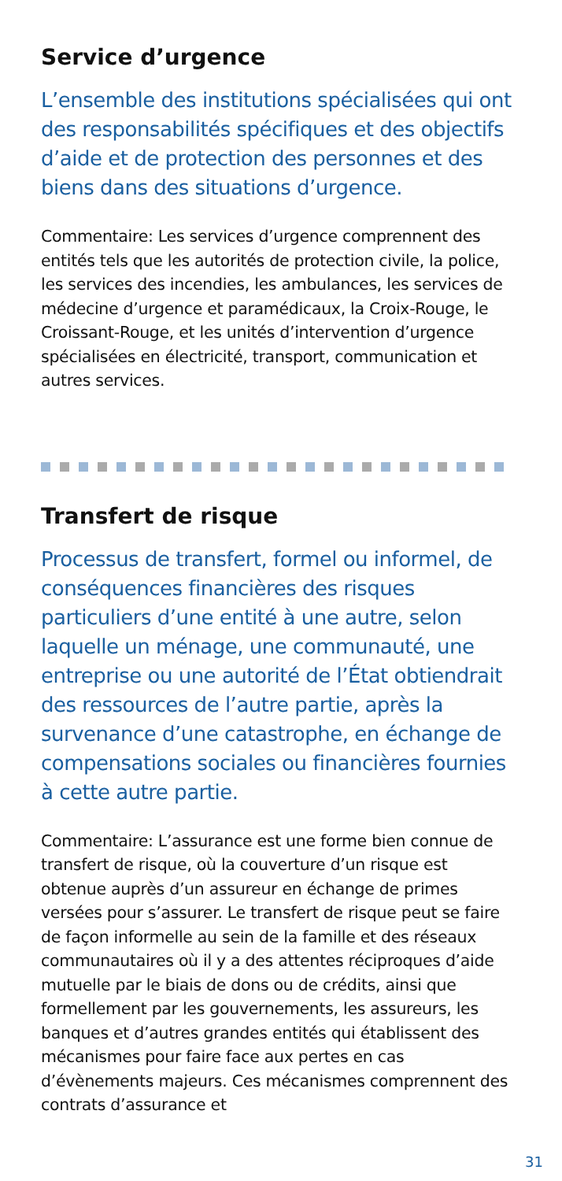Service d’urgence
L’ensemble des institutions spécialisées qui ont des responsabilités spécifiques et des objectifs d’aide et de protection des personnes et des biens dans des situations d’urgence.
Commentaire: Les services d’urgence comprennent des entités tels que les autorités de protection civile, la police, les services des incendies, les ambulances, les services de médecine d’urgence et paramédicaux, la Croix-Rouge, le Croissant-Rouge, et les unités d’intervention d’urgence spécialisées en électricité, transport, communication et autres services.
Transfert de risque
Processus de transfert, formel ou informel, de conséquences financières des risques particuliers d’une entité à une autre, selon laquelle un ménage, une communauté, une entreprise ou une autorité de l’État obtiendrait des ressources de l’autre partie, après la survenance d’une catastrophe, en échange de compensations sociales ou financières fournies à cette autre partie.
Commentaire: L’assurance est une forme bien connue de transfert de risque, où la couverture d’un risque est obtenue auprès d’un assureur en échange de primes versées pour s’assurer. Le transfert de risque peut se faire de façon informelle au sein de la famille et des réseaux communautaires où il y a des attentes réciproques d’aide mutuelle par le biais de dons ou de crédits, ainsi que formellement par les gouvernements, les assureurs, les banques et d’autres grandes entités qui établissent des mécanismes pour faire face aux pertes en cas d’évènements majeurs. Ces mécanismes comprennent des contrats d’assurance et
31